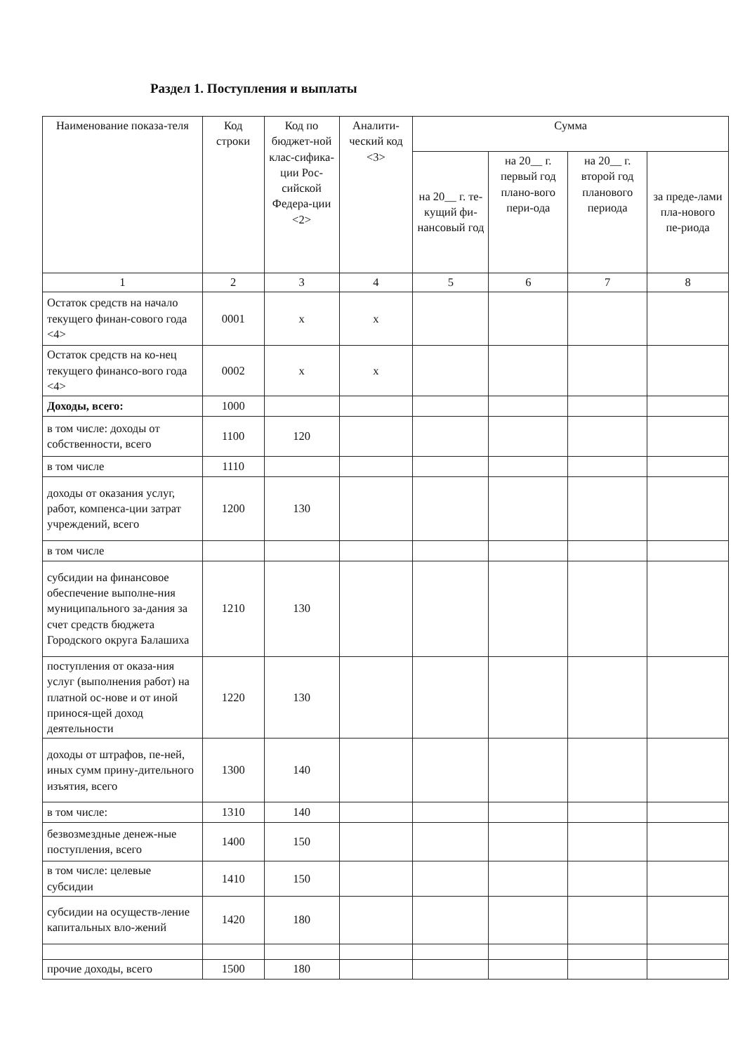Раздел 1. Поступления и выплаты
| Наименование показа-теля | Код строки | Код по бюджет-ной клас-сифика-ции Рос-сийской Федера-ции <2> | Аналити-ческий код <3> | Сумма | | | |
| --- | --- | --- | --- | --- | --- | --- | --- |
| | | | | на 20__ г. те-кущий фи-нансовый год | на 20__ г. первый год плано-вого пери-ода | на 20__ г. второй год планового периода | за преде-лами пла-нового пе-риода |
| 1 | 2 | 3 | 4 | 5 | 6 | 7 | 8 |
| Остаток средств на начало текущего финан-сового года <4> | 0001 | х | х | | | | |
| Остаток средств на ко-нец текущего финансо-вого года <4> | 0002 | х | х | | | | |
| Доходы, всего: | 1000 | | | | | | |
| в том числе: доходы от собственности, всего | 1100 | 120 | | | | | |
| в том числе | 1110 | | | | | | |
| доходы от оказания услуг, работ, компенса-ции затрат учреждений, всего | 1200 | 130 | | | | | |
| в том числе | | | | | | | |
| субсидии на финансовое обеспечение выполне-ния муниципального за-дания за счет средств бюджета Городского округа Балашиха | 1210 | 130 | | | | | |
| поступления от оказа-ния услуг (выполнения работ) на платной ос-нове и от иной принося-щей доход деятельности | 1220 | 130 | | | | | |
| доходы от штрафов, пе-ней, иных сумм прину-дительного изъятия, всего | 1300 | 140 | | | | | |
| в том числе: | 1310 | 140 | | | | | |
| безвозмездные денеж-ные поступления, всего | 1400 | 150 | | | | | |
| в том числе: целевые субсидии | 1410 | 150 | | | | | |
| субсидии на осуществ-ление капитальных вло-жений | 1420 | 180 | | | | | |
| прочие доходы, всего | 1500 | 180 | | | | | |